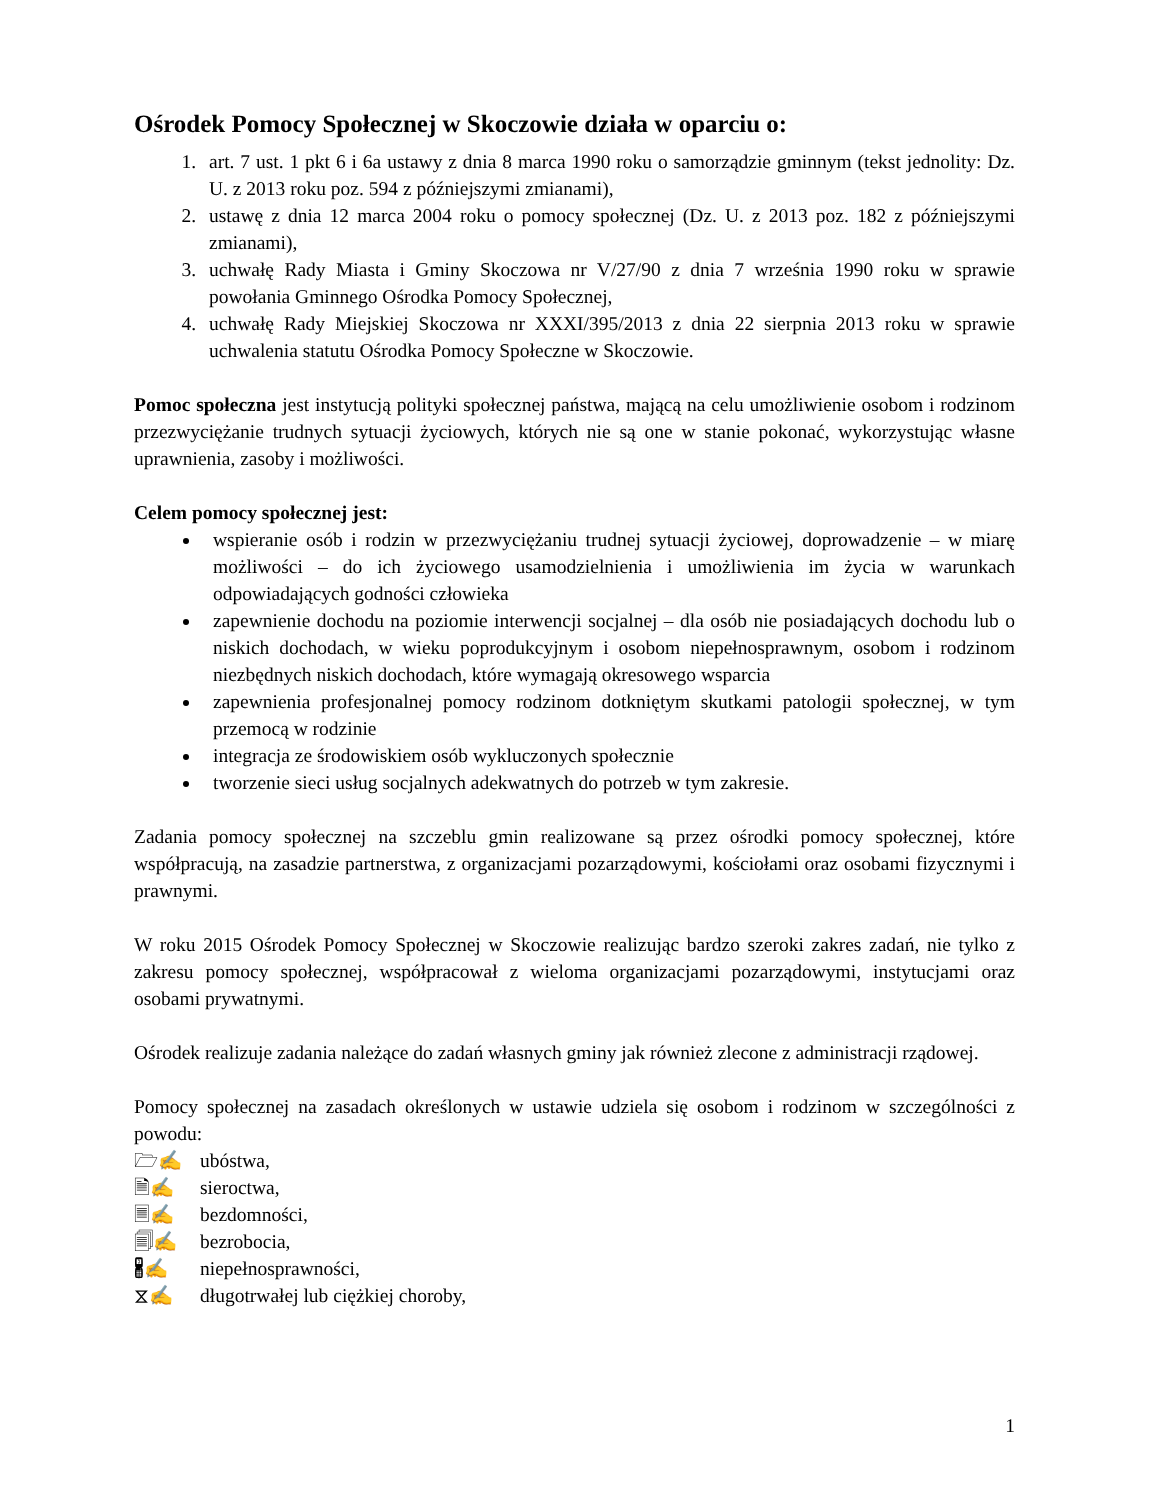Ośrodek Pomocy Społecznej w Skoczowie działa w oparciu o:
1. art. 7 ust. 1 pkt 6 i 6a ustawy z dnia 8 marca 1990 roku o samorządzie gminnym (tekst jednolity: Dz. U. z 2013 roku poz. 594 z późniejszymi zmianami),
2. ustawę z dnia 12 marca 2004 roku o pomocy społecznej (Dz. U. z 2013 poz. 182 z późniejszymi zmianami),
3. uchwałę Rady Miasta i Gminy Skoczowa nr V/27/90 z dnia 7 września 1990 roku w sprawie powołania Gminnego Ośrodka Pomocy Społecznej,
4. uchwałę Rady Miejskiej Skoczowa nr XXXI/395/2013 z dnia 22 sierpnia 2013 roku w sprawie uchwalenia statutu Ośrodka Pomocy Społeczne w Skoczowie.
Pomoc społeczna jest instytucją polityki społecznej państwa, mającą na celu umożliwienie osobom i rodzinom przezwyciężanie trudnych sytuacji życiowych, których nie są one w stanie pokonać, wykorzystując własne uprawnienia, zasoby i możliwości.
Celem pomocy społecznej jest:
wspieranie osób i rodzin w przezwyciężaniu trudnej sytuacji życiowej, doprowadzenie – w miarę możliwości – do ich życiowego usamodzielnienia i umożliwienia im życia w warunkach odpowiadających godności człowieka
zapewnienie dochodu na poziomie interwencji socjalnej – dla osób nie posiadających dochodu lub o niskich dochodach, w wieku poprodukcyjnym i osobom niepełnosprawnym, osobom i rodzinom niezbędnych niskich dochodach, które wymagają okresowego wsparcia
zapewnienia profesjonalnej pomocy rodzinom dotkniętym skutkami patologii społecznej, w tym przemocą w rodzinie
integracja ze środowiskiem osób wykluczonych społecznie
tworzenie sieci usług socjalnych adekwatnych do potrzeb w tym zakresie.
Zadania pomocy społecznej na szczeblu gmin realizowane są przez ośrodki pomocy społecznej, które współpracują, na zasadzie partnerstwa, z organizacjami pozarządowymi, kościołami oraz osobami fizycznymi i prawnymi.
W roku 2015 Ośrodek Pomocy Społecznej w Skoczowie realizując bardzo szeroki zakres zadań, nie tylko z zakresu pomocy społecznej, współpracował z wieloma organizacjami pozarządowymi, instytucjami oraz osobami prywatnymi.
Ośrodek realizuje zadania należące do zadań własnych gminy jak również zlecone z administracji rządowej.
Pomocy społecznej na zasadach określonych w ustawie udziela się osobom i rodzinom w szczególności z powodu:
🗁✍ ubóstwa,
🗎✍ sieroctwa,
🗏✍ bezdomności,
🗐✍ bezrobocia,
🖁✍ niepełnosprawności,
⧖✍ długotrwałej lub ciężkiej choroby,
1